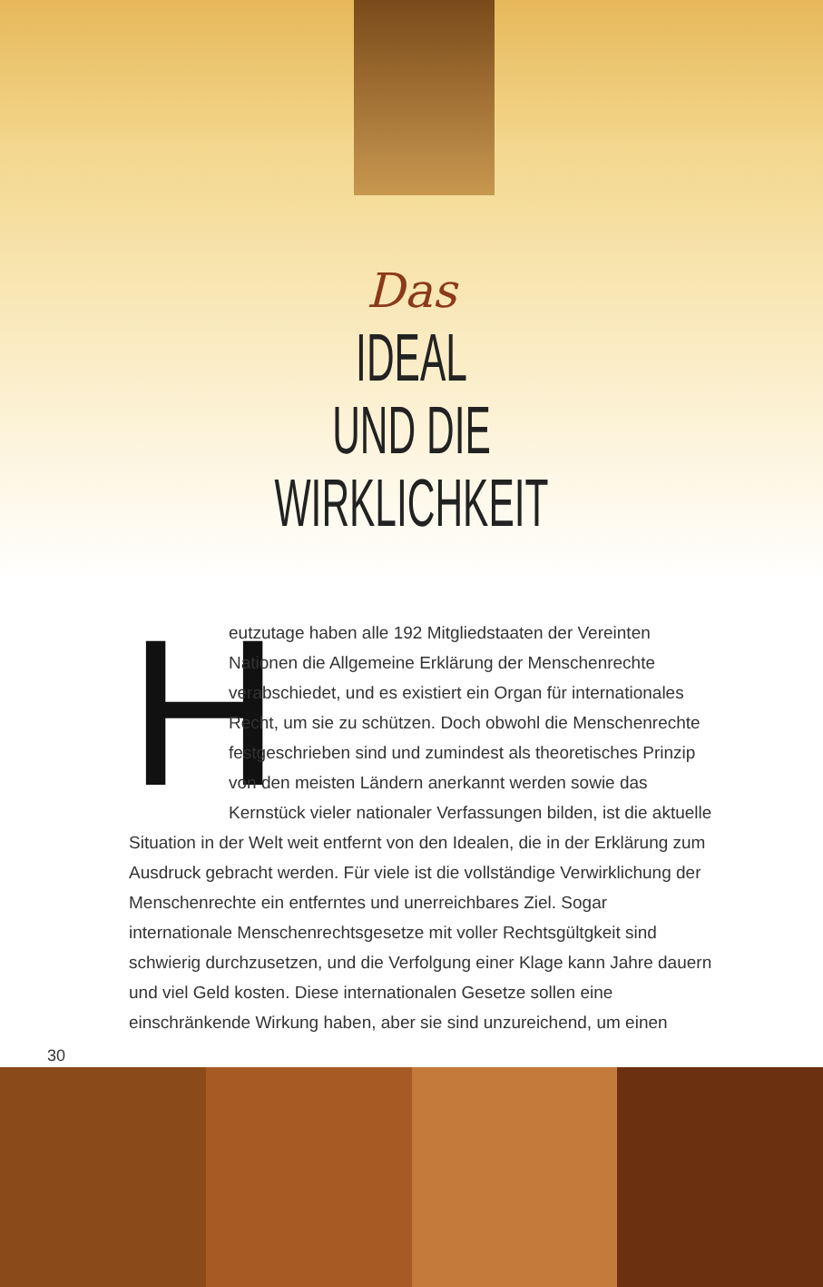Das
IDEAL
UND DIE
WIRKLICHKEIT
Heutzutage haben alle 192 Mitgliedstaaten der Vereinten Nationen die Allgemeine Erklärung der Menschenrechte verabschiedet, und es existiert ein Organ für internationales Recht, um sie zu schützen. Doch obwohl die Menschenrechte festgeschrieben sind und zumindest als theoretisches Prinzip von den meisten Ländern anerkannt werden sowie das Kernstück vieler nationaler Verfassungen bilden, ist die aktuelle Situation in der Welt weit entfernt von den Idealen, die in der Erklärung zum Ausdruck gebracht werden. Für viele ist die vollständige Verwirklichung der Menschenrechte ein entferntes und unerreichbares Ziel. Sogar internationale Menschenrechtsgesetze mit voller Rechtsgültgkeit sind schwierig durchzusetzen, und die Verfolgung einer Klage kann Jahre dauern und viel Geld kosten. Diese internationalen Gesetze sollen eine einschränkende Wirkung haben, aber sie sind unzureichend, um einen
30